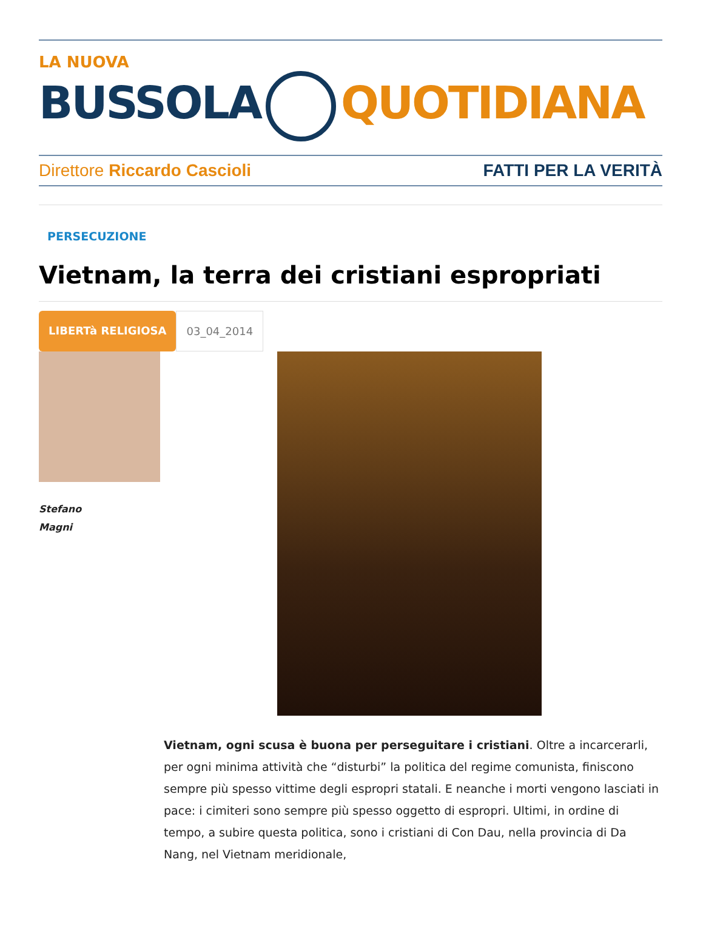LA NUOVA
BUSSOLA QUOTIDIANA
Direttore Riccardo Cascioli FATTI PER LA VERITÀ
PERSECUZIONE
Vietnam, la terra dei cristiani espropriati
LIBERTà RELIGIOSA 03_04_2014
Stefano
Magni
Vietnam, ogni scusa è buona per perseguitare i cristiani. Oltre a incarcerarli, per ogni minima attività che “disturbi” la politica del regime comunista, finiscono sempre più spesso vittime degli espropri statali. E neanche i morti vengono lasciati in pace: i cimiteri sono sempre più spesso oggetto di espropri. Ultimi, in ordine di tempo, a subire questa politica, sono i cristiani di Con Dau, nella provincia di Da Nang, nel Vietnam meridionale,